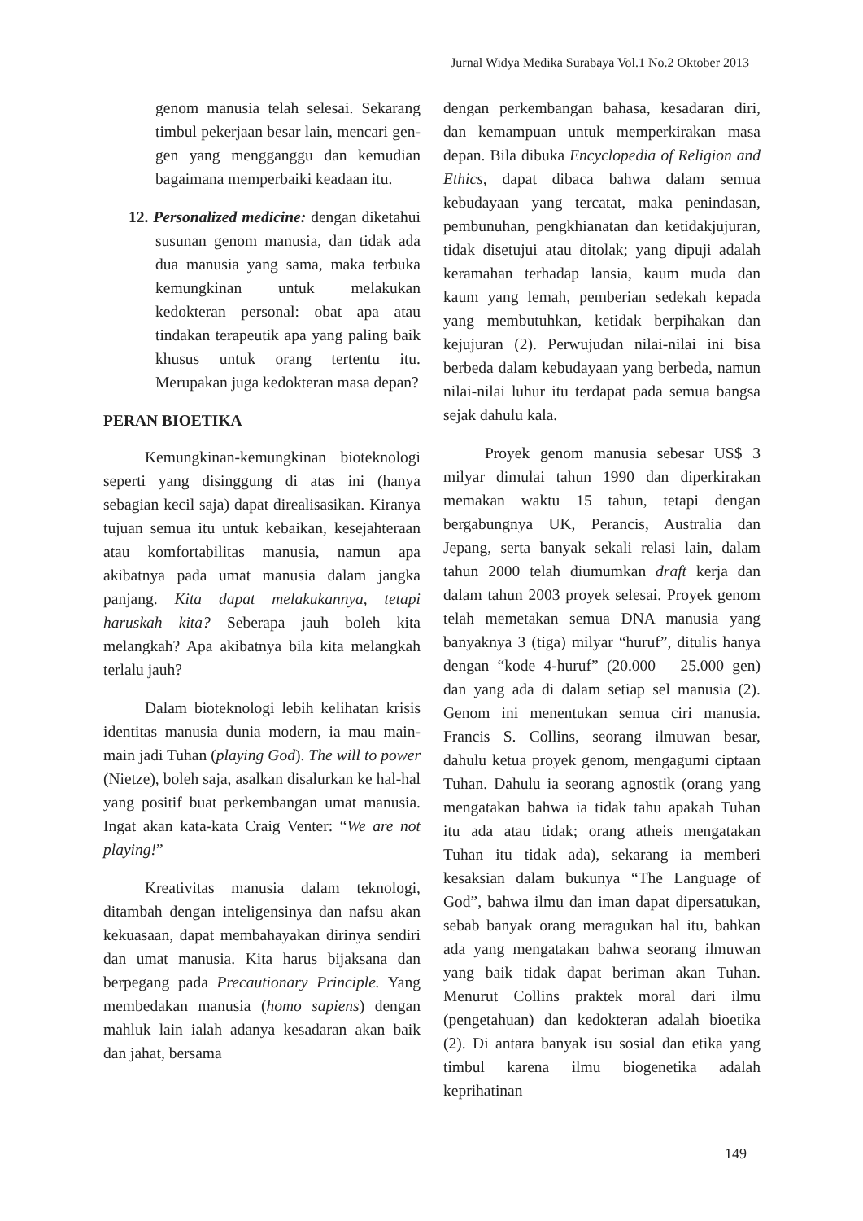Jurnal Widya Medika Surabaya Vol.1 No.2 Oktober 2013
genom manusia telah selesai. Sekarang timbul pekerjaan besar lain, mencari gen-gen yang mengganggu dan kemudian bagaimana memperbaiki keadaan itu.
12. Personalized medicine: dengan diketahui susunan genom manusia, dan tidak ada dua manusia yang sama, maka terbuka kemungkinan untuk melakukan kedokteran personal: obat apa atau tindakan terapeutik apa yang paling baik khusus untuk orang tertentu itu. Merupakan juga kedokteran masa depan?
PERAN BIOETIKA
Kemungkinan-kemungkinan bioteknologi seperti yang disinggung di atas ini (hanya sebagian kecil saja) dapat direalisasikan. Kiranya tujuan semua itu untuk kebaikan, kesejahteraan atau komfortabilitas manusia, namun apa akibatnya pada umat manusia dalam jangka panjang. Kita dapat melakukannya, tetapi haruskah kita? Seberapa jauh boleh kita melangkah? Apa akibatnya bila kita melangkah terlalu jauh?
Dalam bioteknologi lebih kelihatan krisis identitas manusia dunia modern, ia mau main-main jadi Tuhan (playing God). The will to power (Nietze), boleh saja, asalkan disalurkan ke hal-hal yang positif buat perkembangan umat manusia. Ingat akan kata-kata Craig Venter: “We are not playing!”
Kreativitas manusia dalam teknologi, ditambah dengan inteligensinya dan nafsu akan kekuasaan, dapat membahayakan dirinya sendiri dan umat manusia. Kita harus bijaksana dan berpegang pada Precautionary Principle. Yang membedakan manusia (homo sapiens) dengan mahluk lain ialah adanya kesadaran akan baik dan jahat, bersama
dengan perkembangan bahasa, kesadaran diri, dan kemampuan untuk memperkirakan masa depan. Bila dibuka Encyclopedia of Religion and Ethics, dapat dibaca bahwa dalam semua kebudayaan yang tercatat, maka penindasan, pembunuhan, pengkhianatan dan ketidakjujuran, tidak disetujui atau ditolak; yang dipuji adalah keramahan terhadap lansia, kaum muda dan kaum yang lemah, pemberian sedekah kepada yang membutuhkan, ketidak berpihakan dan kejujuran (2). Perwujudan nilai-nilai ini bisa berbeda dalam kebudayaan yang berbeda, namun nilai-nilai luhur itu terdapat pada semua bangsa sejak dahulu kala.
Proyek genom manusia sebesar US$ 3 milyar dimulai tahun 1990 dan diperkirakan memakan waktu 15 tahun, tetapi dengan bergabungnya UK, Perancis, Australia dan Jepang, serta banyak sekali relasi lain, dalam tahun 2000 telah diumumkan draft kerja dan dalam tahun 2003 proyek selesai. Proyek genom telah memetakan semua DNA manusia yang banyaknya 3 (tiga) milyar “huruf”, ditulis hanya dengan “kode 4-huruf” (20.000 – 25.000 gen) dan yang ada di dalam setiap sel manusia (2). Genom ini menentukan semua ciri manusia. Francis S. Collins, seorang ilmuwan besar, dahulu ketua proyek genom, mengagumi ciptaan Tuhan. Dahulu ia seorang agnostik (orang yang mengatakan bahwa ia tidak tahu apakah Tuhan itu ada atau tidak; orang atheis mengatakan Tuhan itu tidak ada), sekarang ia memberi kesaksian dalam bukunya “The Language of God”, bahwa ilmu dan iman dapat dipersatukan, sebab banyak orang meragukan hal itu, bahkan ada yang mengatakan bahwa seorang ilmuwan yang baik tidak dapat beriman akan Tuhan. Menurut Collins praktek moral dari ilmu (pengetahuan) dan kedokteran adalah bioetika (2). Di antara banyak isu sosial dan etika yang timbul karena ilmu biogenetika adalah keprihatinan
149